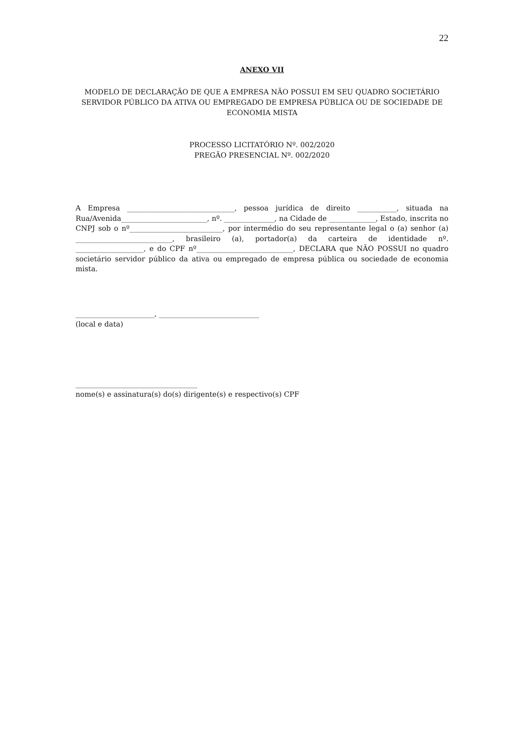22
ANEXO VII
MODELO DE DECLARAÇÃO DE QUE A EMPRESA NÃO POSSUI EM SEU QUADRO SOCIETÁRIO SERVIDOR PÚBLICO DA ATIVA OU EMPREGADO DE EMPRESA PÚBLICA OU DE SOCIEDADE DE ECONOMIA MISTA
PROCESSO LICITATÓRIO Nº. 002/2020
PREGÃO PRESENCIAL Nº. 002/2020
A Empresa ______________________________, pessoa jurídica de direito ___________, situada na Rua/Avenida________________________, nº. ______________, na Cidade de _____________, Estado, inscrita no CNPJ sob o nº__________________________, por intermédio do seu representante legal o (a) senhor (a) ___________________________, brasileiro (a), portador(a) da carteira de identidade nº. ___________________, e do CPF nº___________________________, DECLARA que NÃO POSSUI no quadro societário servidor público da ativa ou empregado de empresa pública ou sociedade de economia mista.
______________________, ____________________________
(local e data)
__________________________________
nome(s) e assinatura(s) do(s) dirigente(s) e respectivo(s) CPF